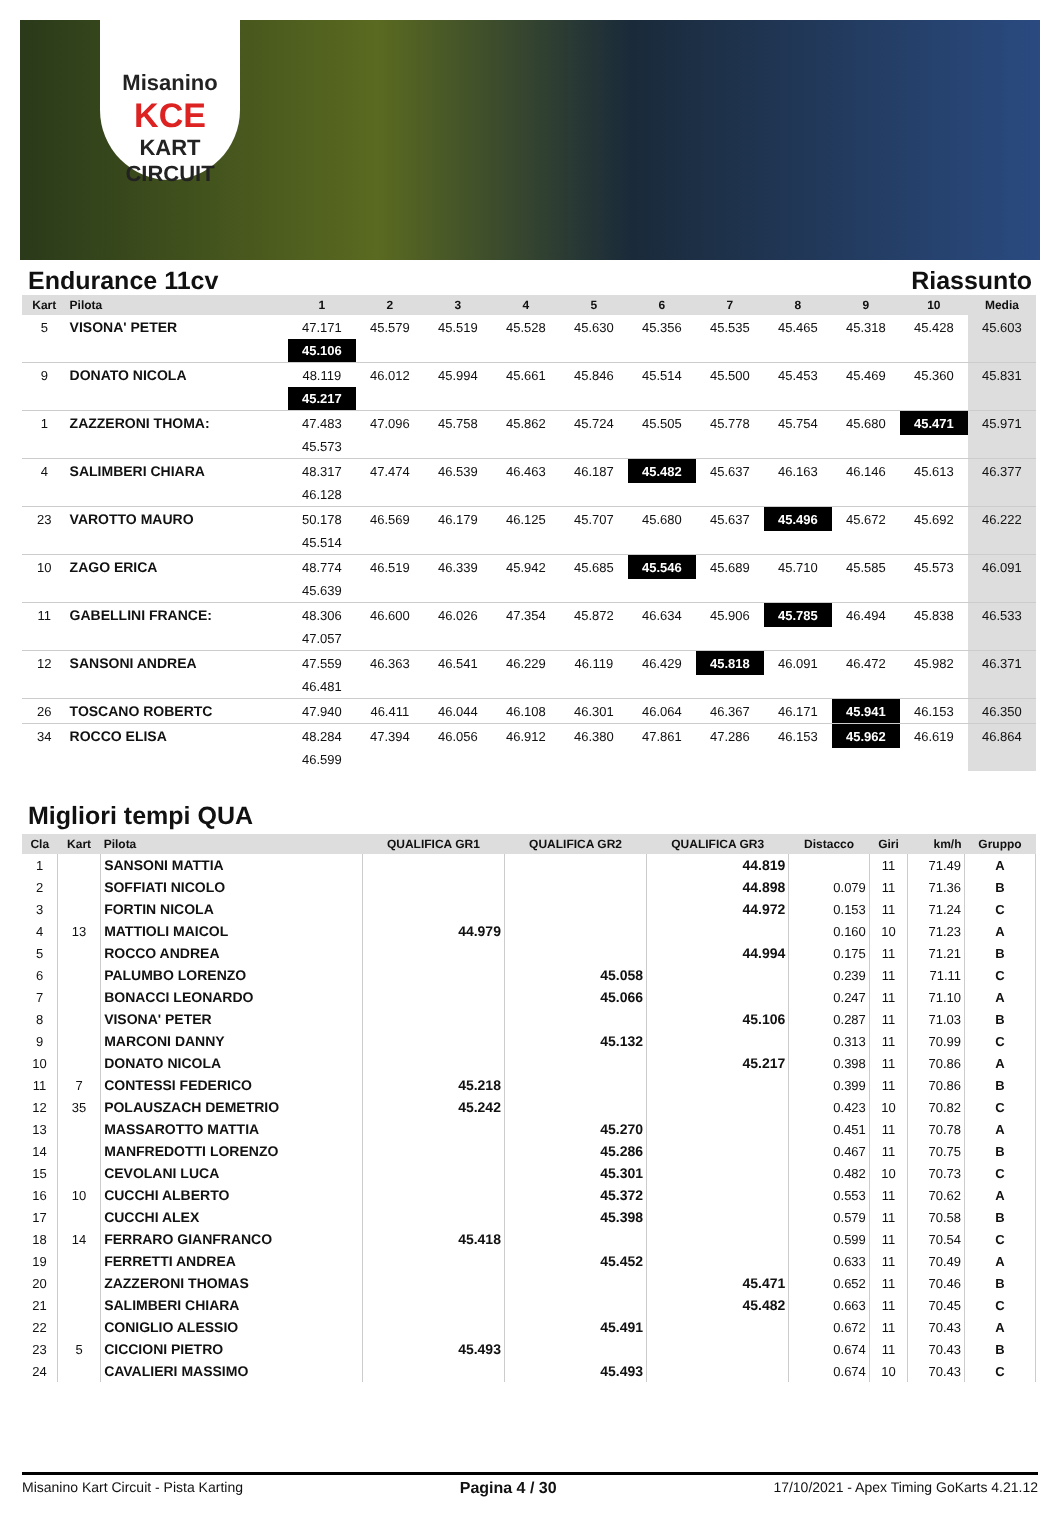Misanino
KCE
KART CIRCUIT
Endurance 11cv Riassunto
| Kart | Pilota | 1 | 2 | 3 | 4 | 5 | 6 | 7 | 8 | 9 | 10 | Media |
| --- | --- | --- | --- | --- | --- | --- | --- | --- | --- | --- | --- | --- |
| 5 | VISONA' PETER | 47.171 | 45.579 | 45.519 | 45.528 | 45.630 | 45.356 | 45.535 | 45.465 | 45.318 | 45.428 | 45.603 |
| | | 45.106 | | | | | | | | | | |
| 9 | DONATO NICOLA | 48.119 | 46.012 | 45.994 | 45.661 | 45.846 | 45.514 | 45.500 | 45.453 | 45.469 | 45.360 | 45.831 |
| | | 45.217 | | | | | | | | | | |
| 1 | ZAZZERONI THOMA: | 47.483 | 47.096 | 45.758 | 45.862 | 45.724 | 45.505 | 45.778 | 45.754 | 45.680 | 45.471 | 45.971 |
| | | 45.573 | | | | | | | | | | |
| 4 | SALIMBERI CHIARA | 48.317 | 47.474 | 46.539 | 46.463 | 46.187 | 45.482 | 45.637 | 46.163 | 46.146 | 45.613 | 46.377 |
| | | 46.128 | | | | | | | | | | |
| 23 | VAROTTO MAURO | 50.178 | 46.569 | 46.179 | 46.125 | 45.707 | 45.680 | 45.637 | 45.496 | 45.672 | 45.692 | 46.222 |
| | | 45.514 | | | | | | | | | | |
| 10 | ZAGO ERICA | 48.774 | 46.519 | 46.339 | 45.942 | 45.685 | 45.546 | 45.689 | 45.710 | 45.585 | 45.573 | 46.091 |
| | | 45.639 | | | | | | | | | | |
| 11 | GABELLINI FRANCE: | 48.306 | 46.600 | 46.026 | 47.354 | 45.872 | 46.634 | 45.906 | 45.785 | 46.494 | 45.838 | 46.533 |
| | | 47.057 | | | | | | | | | | |
| 12 | SANSONI ANDREA | 47.559 | 46.363 | 46.541 | 46.229 | 46.119 | 46.429 | 45.818 | 46.091 | 46.472 | 45.982 | 46.371 |
| | | 46.481 | | | | | | | | | | |
| 26 | TOSCANO ROBERTC | 47.940 | 46.411 | 46.044 | 46.108 | 46.301 | 46.064 | 46.367 | 46.171 | 45.941 | 46.153 | 46.350 |
| 34 | ROCCO ELISA | 48.284 | 47.394 | 46.056 | 46.912 | 46.380 | 47.861 | 47.286 | 46.153 | 45.962 | 46.619 | 46.864 |
| | | 46.599 | | | | | | | | | | |
Migliori tempi QUA
| Cla | Kart | Pilota | QUALIFICA GR1 | QUALIFICA GR2 | QUALIFICA GR3 | Distacco | Giri | km/h | Gruppo |
| --- | --- | --- | --- | --- | --- | --- | --- | --- | --- |
| 1 | | SANSONI MATTIA | | | 44.819 | | 11 | 71.49 | A |
| 2 | | SOFFIATI NICOLO | | | 44.898 | 0.079 | 11 | 71.36 | B |
| 3 | | FORTIN NICOLA | | | 44.972 | 0.153 | 11 | 71.24 | C |
| 4 | 13 | MATTIOLI MAICOL | 44.979 | | | 0.160 | 10 | 71.23 | A |
| 5 | | ROCCO ANDREA | | | 44.994 | 0.175 | 11 | 71.21 | B |
| 6 | | PALUMBO LORENZO | | 45.058 | | 0.239 | 11 | 71.11 | C |
| 7 | | BONACCI LEONARDO | | 45.066 | | 0.247 | 11 | 71.10 | A |
| 8 | | VISONA' PETER | | | 45.106 | 0.287 | 11 | 71.03 | B |
| 9 | | MARCONI DANNY | | 45.132 | | 0.313 | 11 | 70.99 | C |
| 10 | | DONATO NICOLA | | | 45.217 | 0.398 | 11 | 70.86 | A |
| 11 | 7 | CONTESSI FEDERICO | 45.218 | | | 0.399 | 11 | 70.86 | B |
| 12 | 35 | POLAUSZACH DEMETRIO | 45.242 | | | 0.423 | 10 | 70.82 | C |
| 13 | | MASSAROTTO MATTIA | | 45.270 | | 0.451 | 11 | 70.78 | A |
| 14 | | MANFREDOTTI LORENZO | | 45.286 | | 0.467 | 11 | 70.75 | B |
| 15 | | CEVOLANI LUCA | | 45.301 | | 0.482 | 10 | 70.73 | C |
| 16 | 10 | CUCCHI ALBERTO | | 45.372 | | 0.553 | 11 | 70.62 | A |
| 17 | | CUCCHI ALEX | | 45.398 | | 0.579 | 11 | 70.58 | B |
| 18 | 14 | FERRARO GIANFRANCO | 45.418 | | | 0.599 | 11 | 70.54 | C |
| 19 | | FERRETTI ANDREA | | 45.452 | | 0.633 | 11 | 70.49 | A |
| 20 | | ZAZZERONI THOMAS | | | 45.471 | 0.652 | 11 | 70.46 | B |
| 21 | | SALIMBERI CHIARA | | | 45.482 | 0.663 | 11 | 70.45 | C |
| 22 | | CONIGLIO ALESSIO | | 45.491 | | 0.672 | 11 | 70.43 | A |
| 23 | 5 | CICCIONI PIETRO | 45.493 | | | 0.674 | 11 | 70.43 | B |
| 24 | | CAVALIERI MASSIMO | | 45.493 | | 0.674 | 10 | 70.43 | C |
Misanino Kart Circuit - Pista Karting Pagina 4 / 30 17/10/2021 - Apex Timing GoKarts 4.21.12